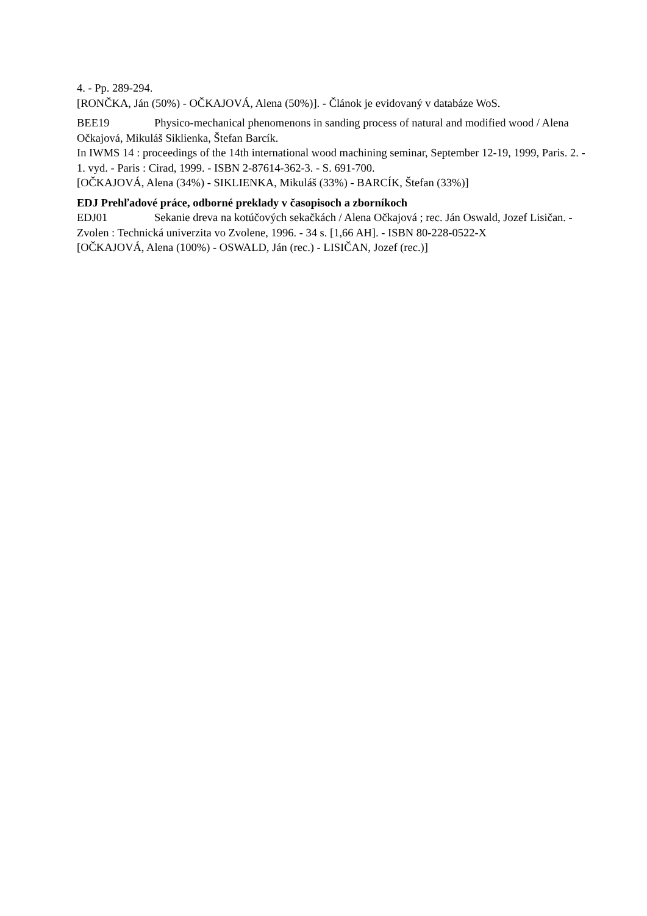4. - Pp. 289-294.
[RONČKA, Ján (50%) - OČKAJOVÁ, Alena (50%)]. - Článok je evidovaný v databáze WoS.
BEE19 Physico-mechanical phenomenons in sanding process of natural and modified wood / Alena Očkajová, Mikuláš Siklienka, Štefan Barcík.
In IWMS 14 : proceedings of the 14th international wood machining seminar, September 12-19, 1999, Paris. 2. - 1. vyd. - Paris : Cirad, 1999. - ISBN 2-87614-362-3. - S. 691-700.
[OČKAJOVÁ, Alena (34%) - SIKLIENKA, Mikuláš (33%) - BARCÍK, Štefan (33%)]
EDJ Prehľadové práce, odborné preklady v časopisoch a zborníkoch
EDJ01 Sekanie dreva na kotúčových sekačkách / Alena Očkajová ; rec. Ján Oswald, Jozef Lisičan. - Zvolen : Technická univerzita vo Zvolene, 1996. - 34 s. [1,66 AH]. - ISBN 80-228-0522-X
[OČKAJOVÁ, Alena (100%) - OSWALD, Ján (rec.) - LISIČAN, Jozef (rec.)]